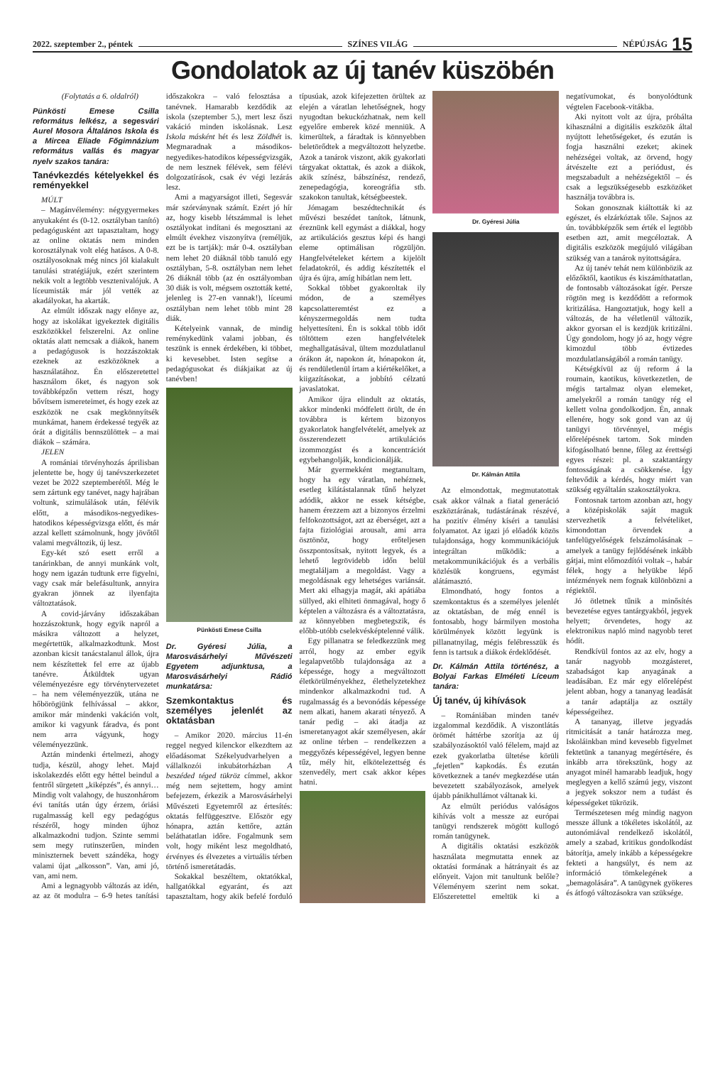2022. szeptember 2., péntek SZÍNES VILÁG NÉPÚJSÁG 15
Gondolatok az új tanév küszöbén
(Folytatás a 6. oldalról)
Pünkösti Emese Csilla református lelkész, a segesvári Aurel Mosora Általános Iskola és a Mircea Eliade Főgimnázium református vallás és magyar nyelv szakos tanára:
Tanévkezdés kételyekkel és reményekkel
MÚLT
– Magánvélemény: négygyermekes anyukaként és (0-12. osztályban tanító) pedagógusként azt tapasztaltam, hogy az online oktatás nem minden korosztálynak volt elég hatásos. A 0-8. osztályosoknak még nincs jól kialakult tanulási stratégiájuk, ezért szerintem nekik volt a legtöbb vesztenivalójuk. A líceumisták már jól vették az akadályokat, ha akarták.
Az elmúlt időszak nagy előnye az, hogy az iskolákat igyekeztek digitális eszközökkel felszerelni. Az online oktatás alatt nemcsak a diákok, hanem a pedagógusok is hozzászoktak ezeknek az eszközöknek a használatához. Én előszeretettel használom őket, és nagyon sok továbbképzőn vettem részt, hogy bővítsem ismereteimet, és hogy ezek az eszközök ne csak megkönnyítsék munkámat, hanem érdekessé tegyék az órát a digitális bennszülöttek – a mai diákok – számára.
JELEN
A romániai törvényhozás áprilisban jelentette be, hogy új tanévszerkezetet vezet be 2022 szeptemberétől. Még le sem zártunk egy tanévet, nagy hajrában voltunk, szimulálások után, félévik előtt, a másodikos-negyedikes-hatodikos képességvizsga előtt, és már azzal kellett számolnunk, hogy jövőtől valami megváltozik, új lesz.
Egy-két szó esett erről a tanárinkban, de annyi munkánk volt, hogy nem igazán tudtunk erre figyelni, vagy csak már belefásultunk, annyira gyakran jönnek az ilyenfajta változtatások.
A covid-járvány időszakában hozzászoktunk, hogy egyik napról a másikra változott a helyzet, megértettük, alkalmazkodtunk. Most azonban kicsit tanácstalanul állok, újra nem készítettek fel erre az újabb tanévre. Átküldtek ugyan véleményezésre egy törvénytervezetet – ha nem véleményezzük, utána ne hőbörögjünk felhívással – akkor, amikor már mindenki vakáción volt, amikor ki vagyunk fáradva, és pont nem arra vágyunk, hogy véleményezzünk.
Aztán mindenki értelmezi, ahogy tudja, készül, ahogy lehet. Majd iskolakezdés előtt egy héttel beindul a fentről sürgetett „kiképzés”, és annyi… Mindig volt valahogy, de huszonhárom évi tanítás után úgy érzem, óriási rugalmasság kell egy pedagógus részéről, hogy minden újhoz alkalmazkodni tudjon. Szinte semmi sem megy rutinszerűen, minden miniszternek bevett szándéka, hogy valami újat „alkosson”. Van, ami jó, van, ami nem.
Ami a legnagyobb változás az idén, az az öt modulra – 6-9 hetes tanítási időszakokra – való felosztása a tanévnek. Hamarabb kezdődik az iskola (szeptember 5.), mert lesz őszi vakáció minden iskolásnak. Lesz Iskola másként hét és lesz Zöldhét is. Megmaradnak a másodikos-negyedikes-hatodikos képességvizsgák, de nem lesznek félévek, sem félévi dolgozatírások, csak év végi lezárás lesz.
Ami a magyarságot illeti, Segesvár már szórványnak számít. Ezért jó hír az, hogy kisebb létszámmal is lehet osztályokat indítani és megosztani az elmúlt évekhez viszonyítva (reméljük, ezt be is tartják): már 0-4. osztályban nem lehet 20 diáknál több tanuló egy osztályban, 5-8. osztályban nem lehet 26 diáknál több (az én osztályomban 30 diák is volt, mégsem osztották ketté, jelenleg is 27-en vannak!), líceumi osztályban nem lehet több mint 28 diák.
Kételyeink vannak, de mindig reménykedünk valami jobban, és teszünk is ennek érdekében, ki többet, ki kevesebbet. Isten segítse a pedagógusokat és diákjaikat az új tanévben!
Pünkösti Emese Csilla
Dr. Gyéresi Júlia, a Marosvásárhelyi Művészeti Egyetem adjunktusa, a Marosvásárhelyi Rádió munkatársa:
Szemkontaktus és személyes jelenlét az oktatásban
– Amikor 2020. március 11-én reggel negyed kilenckor elkezdtem az előadásomat Székelyudvarhelyen a vállalkozói inkubátorházban A beszéded téged tükröz címmel, akkor még nem sejtettem, hogy amint befejezem, érkezik a Marosvásárhelyi Művészeti Egyetemről az értesítés: oktatás felfüggesztve. Először egy hónapra, aztán kettőre, aztán beláthatatlan időre. Fogalmunk sem volt, hogy miként lesz megoldható, érvényes és élvezetes a virtuális térben történő ismeretátadás.
Sokakkal beszéltem, oktatókkal, hallgatókkal egyaránt, és azt tapasztaltam, hogy akik befelé forduló típusúak, azok kifejezetten örültek az elején a váratlan lehetőségnek, hogy nyugodtan bekuckózhatnak, nem kell egyelőre emberek közé menniük. A kimerültek, a fáradtak is könnyebben beletörődtek a megváltozott helyzetbe. Azok a tanárok viszont, akik gyakorlati tárgyakat oktattak, és azok a diákok, akik színész, bábszínész, rendező, zenepedagógia, koreográfia stb. szakokon tanultak, kétségbeestek.
Jómagam beszédtechnikát és művészi beszédet tanítok, látnunk, éreznünk kell egymást a diákkal, hogy az artikulációs gesztus képi és hangi eleme optimálisan rögzüljön. Hangfelvételeket kértem a kijelölt feladatokról, és addig készítették el újra és újra, amíg hibátlan nem lett.
Sokkal többet gyakoroltak ily módon, de a személyes kapcsolatteremtést ez a kényszermegoldás nem tudta helyettesíteni. Én is sokkal több időt töltöttem ezen hangfelvételek meghallgatásával, ültem mozdulatlanul órákon át, napokon át, hónapokon át, és rendületlenül írtam a kiértékelőket, a kiigazításokat, a jobbító célzatú javaslatokat.
Amikor újra elindult az oktatás, akkor mindenki módfelett örült, de én továbbra is kértem bizonyos gyakorlatok hangfelvételét, amelyek az összerendezett artikulációs izommozgást és a koncentrációt egybehangolják, kondicionálják.
Már gyermekként megtanultam, hogy ha egy váratlan, nehéznek, esetleg kilátástalannak tűnő helyzet adódik, akkor ne essek kétségbe, hanem érezzem azt a bizonyos érzelmi felfokozottságot, azt az éberséget, azt a fajta fiziológiai arousalt, ami arra ösztönöz, hogy erőteljesen összpontosítsak, nyitott legyek, és a lehető legrövidebb időn belül megtaláljam a megoldást. Vagy a megoldásnak egy lehetséges variánsát. Mert aki elhagyja magát, aki apátiába süllyed, aki elhiteti önmagával, hogy ő képtelen a változásra és a változtatásra, az könnyebben megbetegszik, és előbb-utóbb cselekvésképtelenné válik.
Egy pillanatra se feledkezzünk meg arról, hogy az ember egyik legalapvetőbb tulajdonsága az a képessége, hogy a megváltozott életkörülményekhez, élethelyzetekhez mindenkor alkalmazkodni tud. A rugalmasság és a bevonódás képessége nem alkati, hanem akarati tényező. A tanár pedig – aki átadja az ismeretanyagot akár személyesen, akár az online térben – rendelkezzen a meggyőzés képességével, legyen benne tűz, mély hit, elkötelezettség és szenvedély, mert csak akkor képes hatni.
Dr. Gyéresi Júlia
Dr. Kálmán Attila
Az elmondottak, megmutatottak csak akkor válnak a fiatal generáció eszköztárának, tudástárának részévé, ha pozitív élmény kíséri a tanulási folyamatot. Az igazi jó előadók közös tulajdonsága, hogy kommunikációjuk integráltan működik: a metakommunikációjuk és a verbális közlésük kongruens, egymást alátámasztó.
Elmondható, hogy fontos a szemkontaktus és a személyes jelenlét az oktatásban, de még ennél is fontosabb, hogy bármilyen mostoha körülmények között legyünk is pillanatnyilag, mégis felébresszük és fenn is tartsuk a diákok érdeklődését.
Dr. Kálmán Attila történész, a Bolyai Farkas Elméleti Líceum tanára:
Új tanév, új kihívások
– Romániában minden tanév izgalommal kezdődik. A viszontlátás örömét háttérbe szorítja az új szabályozásoktól való félelem, majd az ezek gyakorlatba ültetése körüli „fejetlen” kapkodás. És ezután következnek a tanév megkezdése után bevezetett szabályozások, amelyek újabb pánikhullámot váltanak ki.
Az elmúlt periódus valóságos kihívás volt a messze az európai tanügyi rendszerek mögött kullogó román tanügynek.
A digitális oktatási eszközök használata megmutatta ennek az oktatási formának a hátrányait és az előnyeit. Vajon mit tanultunk belőle? Véleményem szerint nem sokat. Előszeretettel emeltük ki a negatívumokat, és bonyolódtunk végtelen Facebook-vitákba.
Aki nyitott volt az újra, próbálta kihasználni a digitális eszközök által nyújtott lehetőségeket, és ezután is fogja használni ezeket; akinek nehézségei voltak, az örvend, hogy átvészelte ezt a periódust, és megszabadult a nehézségektől – és csak a legszükségesebb eszközöket használja továbbra is.
Sokan gonosznak kiáltották ki az egészet, és elzárkóztak tőle. Sajnos az ún. továbbképzők sem érték el legtöbb esetben azt, amit megcéloztak. A digitális eszközök megújuló világában szükség van a tanárok nyitottságára.
Az új tanév tehát nem különbözik az előzőktől, kaotikus és kiszámíthatatlan, de fontosabb változásokat ígér. Persze rögtön meg is kezdődött a reformok kritizálása. Hangoztatjuk, hogy kell a változás, de ha véletlenül változik, akkor gyorsan el is kezdjük kritizálni. Úgy gondolom, hogy jó az, hogy végre kimozdul több évtizedes mozdulatlanságából a román tanügy.
Kétségkívül az új reform á la roumain, kaotikus, következetlen, de mégis tartalmaz olyan elemeket, amelyekről a román tanügy rég el kellett volna gondolkodjon. Én, annak ellenére, hogy sok gond van az új tanügyi törvénnyel, mégis előrelépésnek tartom. Sok minden kifogásolható benne, főleg az érettségi egyes részei: pl. a szaktantárgy fontosságának a csökkenése. Így feltevődik a kérdés, hogy miért van szükség egyáltalán szakosztályokra.
Fontosnak tartom azonban azt, hogy a középiskolák saját maguk szervezhetik a felvételiket, kimondottan örvendek a tanfelügyelőségek felszámolásának – amelyek a tanügy fejlődésének inkább gátjai, mint előmozdítói voltak –, habár félek, hogy a helyükbe lépő intézmények nem fognak különbözni a régiektől.
Jó ötletnek tűnik a minősítés bevezetése egyes tantárgyakból, jegyek helyett; örvendetes, hogy az elektronikus napló mind nagyobb teret hódít.
Rendkívül fontos az az elv, hogy a tanár nagyobb mozgásteret, szabadságot kap anyagának a leadásában. Ez már egy előrelépést jelent abban, hogy a tananyag leadását a tanár adaptálja az osztály képességeihez.
A tananyag, illetve jegyadás ritmicitását a tanár határozza meg. Iskoláinkban mind kevesebb figyelmet fektetünk a tananyag megértésére, és inkább arra törekszünk, hogy az anyagot minél hamarabb leadjuk, hogy meglegyen a kellő számú jegy, viszont a jegyek sokszor nem a tudást és képességeket tükrözik.
Természetesen még mindig nagyon messze állunk a tökéletes iskolától, az autonómiával rendelkező iskolától, amely a szabad, kritikus gondolkodást bátorítja, amely inkább a képességekre fekteti a hangsúlyt, és nem az információ tömkelegének a „bemagolására”. A tanügynek gyökeres és átfogó változásokra van szüksége.